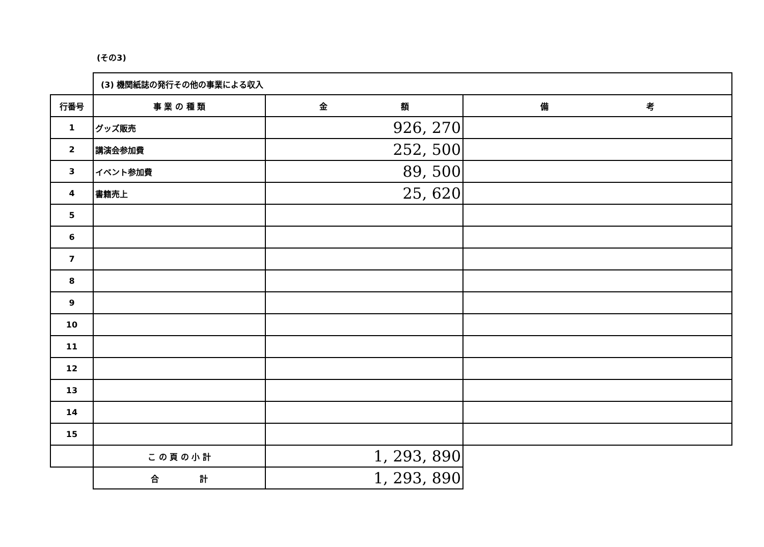(その3)
| | (3) 機関紙誌の発行その他の事業による収入 | | |
| 行番号 | 事 業 の 種 類 | 金 額 | 備 考 |
| 1 | グッズ販売 | 926, 270 | |
| 2 | 講演会参加費 | 252, 500 | |
| 3 | イベント参加費 | 89, 500 | |
| 4 | 書籍売上 | 25, 620 | |
| 5 | | | |
| 6 | | | |
| 7 | | | |
| 8 | | | |
| 9 | | | |
| 10 | | | |
| 11 | | | |
| 12 | | | |
| 13 | | | |
| 14 | | | |
| 15 | | | |
| | こ の 頁 の 小 計 | 1, 293, 890 | |
| | 合 計 | 1, 293, 890 | |